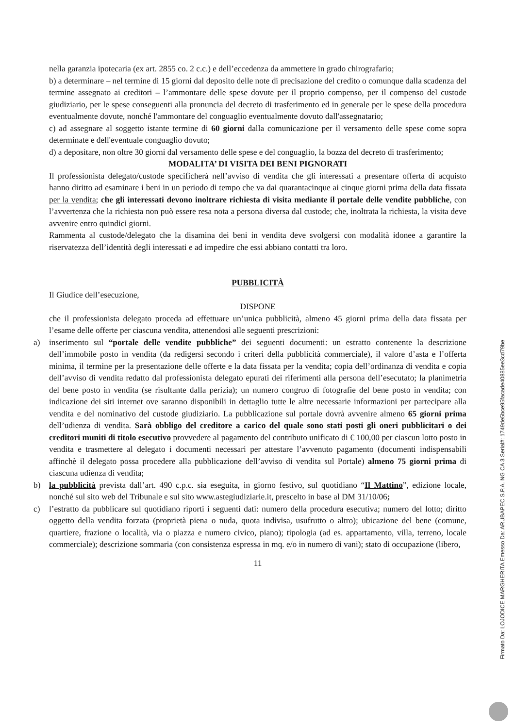nella garanzia ipotecaria (ex art. 2855 co. 2 c.c.) e dell’eccedenza da ammettere in grado chirografario;
b) a determinare – nel termine di 15 giorni dal deposito delle note di precisazione del credito o comunque dalla scadenza del termine assegnato ai creditori – l’ammontare delle spese dovute per il proprio compenso, per il compenso del custode giudiziario, per le spese conseguenti alla pronuncia del decreto di trasferimento ed in generale per le spese della procedura eventualmente dovute, nonché l'ammontare del conguaglio eventualmente dovuto dall'assegnatario;
c) ad assegnare al soggetto istante termine di 60 giorni dalla comunicazione per il versamento delle spese come sopra determinate e dell'eventuale conguaglio dovuto;
d) a depositare, non oltre 30 giorni dal versamento delle spese e del conguaglio, la bozza del decreto di trasferimento;
MODALITA’ DI VISITA DEI BENI PIGNORATI
Il professionista delegato/custode specificherà nell’avviso di vendita che gli interessati a presentare offerta di acquisto hanno diritto ad esaminare i beni in un periodo di tempo che va dai quarantacinque ai cinque giorni prima della data fissata per la vendita; che gli interessati devono inoltrare richiesta di visita mediante il portale delle vendite pubbliche, con l’avvertenza che la richiesta non può essere resa nota a persona diversa dal custode; che, inoltrata la richiesta, la visita deve avvenire entro quindici giorni.
Rammenta al custode/delegato che la disamina dei beni in vendita deve svolgersi con modalità idonee a garantire la riservatezza dell’identità degli interessati e ad impedire che essi abbiano contatti tra loro.
PUBBLICITÀ
Il Giudice dell’esecuzione,
DISPONE
che il professionista delegato proceda ad effettuare un’unica pubblicità, almeno 45 giorni prima della data fissata per l’esame delle offerte per ciascuna vendita, attenendosi alle seguenti prescrizioni:
a) inserimento sul “portale delle vendite pubbliche” dei seguenti documenti: un estratto contenente la descrizione dell’immobile posto in vendita (da redigersi secondo i criteri della pubblicità commerciale), il valore d’asta e l’offerta minima, il termine per la presentazione delle offerte e la data fissata per la vendita; copia dell’ordinanza di vendita e copia dell’avviso di vendita redatto dal professionista delegato epurati dei riferimenti alla persona dell’esecutato; la planimetria del bene posto in vendita (se risultante dalla perizia); un numero congruo di fotografie del bene posto in vendita; con indicazione dei siti internet ove saranno disponibili in dettaglio tutte le altre necessarie informazioni per partecipare alla vendita e del nominativo del custode giudiziario. La pubblicazione sul portale dovrà avvenire almeno 65 giorni prima dell’udienza di vendita. Sarà obbligo del creditore a carico del quale sono stati posti gli oneri pubblicitari o dei creditori muniti di titolo esecutivo provvedere al pagamento del contributo unificato di € 100,00 per ciascun lotto posto in vendita e trasmettere al delegato i documenti necessari per attestare l’avvenuto pagamento (documenti indispensabili affinchè il delegato possa procedere alla pubblicazione dell’avviso di vendita sul Portale) almeno 75 giorni prima di ciascuna udienza di vendita;
b) la pubblicità prevista dall’art. 490 c.p.c. sia eseguita, in giorno festivo, sul quotidiano “Il Mattino”, edizione locale, nonché sul sito web del Tribunale e sul sito www.astegiudiziarie.it, prescelto in base al DM 31/10/06;
c) l’estratto da pubblicare sul quotidiano riporti i seguenti dati: numero della procedura esecutiva; numero del lotto; diritto oggetto della vendita forzata (proprietà piena o nuda, quota indivisa, usufrutto o altro); ubicazione del bene (comune, quartiere, frazione o località, via o piazza e numero civico, piano); tipologia (ad es. appartamento, villa, terreno, locale commerciale); descrizione sommaria (con consistenza espressa in mq. e/o in numero di vani); stato di occupazione (libero,
11
Firmato Da: LOJODICE MARGHERITA Emesso Da: ARUBAPEC S.P.A. NG CA 3 Serial#: 1749de5bce95facade40885ee3cd79be